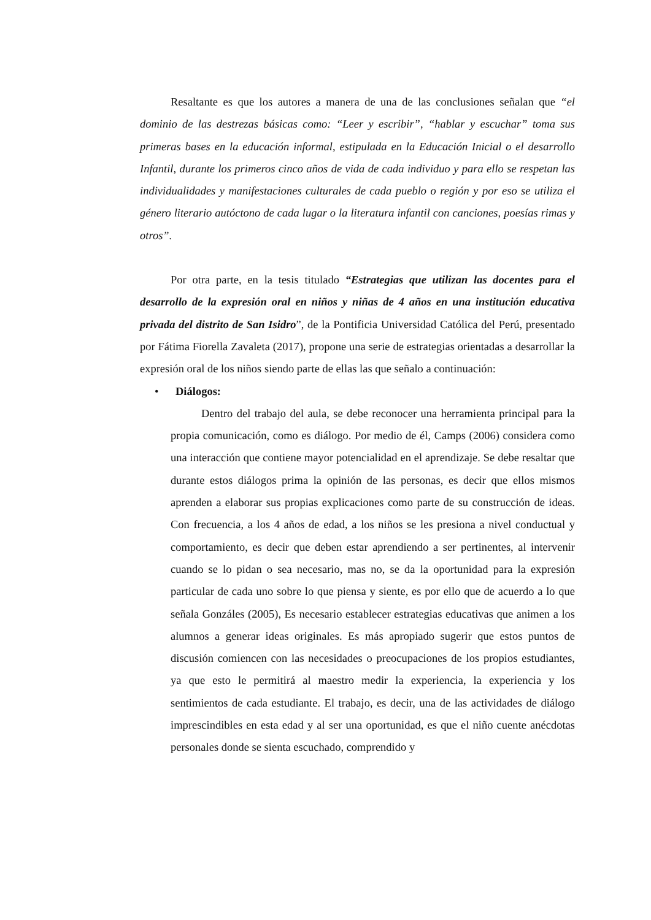Resaltante es que los autores a manera de una de las conclusiones señalan que “el dominio de las destrezas básicas como: “Leer y escribir”, “hablar y escuchar” toma sus primeras bases en la educación informal, estipulada en la Educación Inicial o el desarrollo Infantil, durante los primeros cinco años de vida de cada individuo y para ello se respetan las individualidades y manifestaciones culturales de cada pueblo o región y por eso se utiliza el género literario autóctono de cada lugar o la literatura infantil con canciones, poesías rimas y otros”.
Por otra parte, en la tesis titulado “Estrategias que utilizan las docentes para el desarrollo de la expresión oral en niños y niñas de 4 años en una institución educativa privada del distrito de San Isidro”, de la Pontificia Universidad Católica del Perú, presentado por Fátima Fiorella Zavaleta (2017), propone una serie de estrategias orientadas a desarrollar la expresión oral de los niños siendo parte de ellas las que señalo a continuación:
• Diálogos:
Dentro del trabajo del aula, se debe reconocer una herramienta principal para la propia comunicación, como es diálogo. Por medio de él, Camps (2006) considera como una interacción que contiene mayor potencialidad en el aprendizaje. Se debe resaltar que durante estos diálogos prima la opinión de las personas, es decir que ellos mismos aprenden a elaborar sus propias explicaciones como parte de su construcción de ideas. Con frecuencia, a los 4 años de edad, a los niños se les presiona a nivel conductual y comportamiento, es decir que deben estar aprendiendo a ser pertinentes, al intervenir cuando se lo pidan o sea necesario, mas no, se da la oportunidad para la expresión particular de cada uno sobre lo que piensa y siente, es por ello que de acuerdo a lo que señala Gonzáles (2005), Es necesario establecer estrategias educativas que animen a los alumnos a generar ideas originales. Es más apropiado sugerir que estos puntos de discusión comiencen con las necesidades o preocupaciones de los propios estudiantes, ya que esto le permitirá al maestro medir la experiencia, la experiencia y los sentimientos de cada estudiante. El trabajo, es decir, una de las actividades de diálogo imprescindibles en esta edad y al ser una oportunidad, es que el niño cuente anécdotas personales donde se sienta escuchado, comprendido y